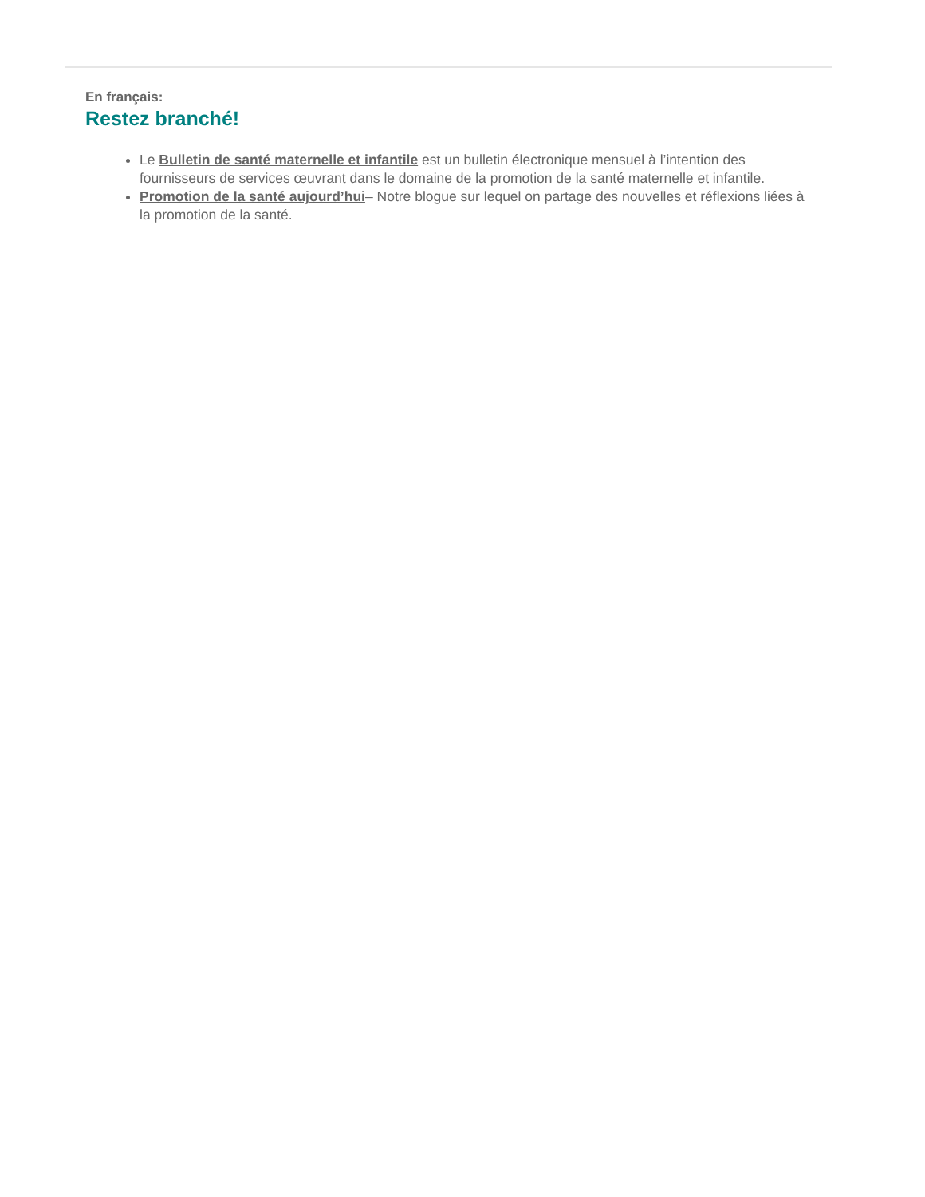En français:
Restez branché!
Le Bulletin de santé maternelle et infantile est un bulletin électronique mensuel à l’intention des fournisseurs de services œuvrant dans le domaine de la promotion de la santé maternelle et infantile.
Promotion de la santé aujourd’hui– Notre blogue sur lequel on partage des nouvelles et réflexions liées à la promotion de la santé.